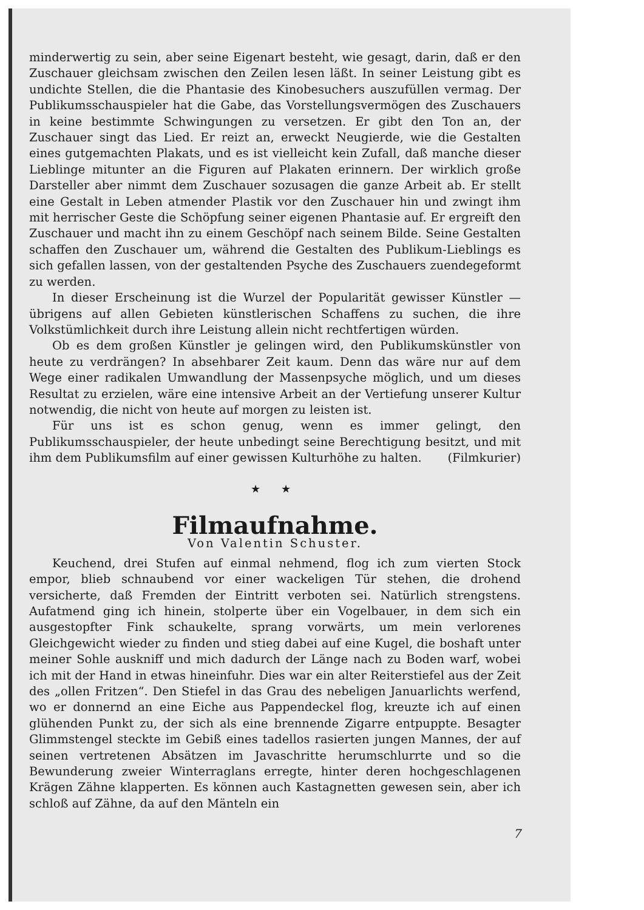minderwertig zu sein, aber seine Eigenart besteht, wie gesagt, darin, daß er den Zuschauer gleichsam zwischen den Zeilen lesen läßt. In seiner Leistung gibt es undichte Stellen, die die Phantasie des Kinobesuchers auszufüllen vermag. Der Publikumsschauspieler hat die Gabe, das Vorstellungsvermögen des Zuschauers in keine bestimmte Schwingungen zu versetzen. Er gibt den Ton an, der Zuschauer singt das Lied. Er reizt an, erweckt Neugierde, wie die Gestalten eines gutgemachten Plakats, und es ist vielleicht kein Zufall, daß manche dieser Lieblinge mitunter an die Figuren auf Plakaten erinnern. Der wirklich große Darsteller aber nimmt dem Zuschauer sozusagen die ganze Arbeit ab. Er stellt eine Gestalt in Leben atmender Plastik vor den Zuschauer hin und zwingt ihm mit herrischer Geste die Schöpfung seiner eigenen Phantasie auf. Er ergreift den Zuschauer und macht ihn zu einem Geschöpf nach seinem Bilde. Seine Gestalten schaffen den Zuschauer um, während die Gestalten des Publikum-Lieblings es sich gefallen lassen, von der gestaltenden Psyche des Zuschauers zuendegeformt zu werden.
In dieser Erscheinung ist die Wurzel der Popularität gewisser Künstler — übrigens auf allen Gebieten künstlerischen Schaffens zu suchen, die ihre Volkstümlichkeit durch ihre Leistung allein nicht rechtfertigen würden.
Ob es dem großen Künstler je gelingen wird, den Publikumskünstler von heute zu verdrängen? In absehbarer Zeit kaum. Denn das wäre nur auf dem Wege einer radikalen Umwandlung der Massenpsyche möglich, und um dieses Resultat zu erzielen, wäre eine intensive Arbeit an der Vertiefung unserer Kultur notwendig, die nicht von heute auf morgen zu leisten ist.
Für uns ist es schon genug, wenn es immer gelingt, den Publikumsschauspieler, der heute unbedingt seine Berechtigung besitzt, und mit ihm dem Publikumsfilm auf einer gewissen Kulturhöhe zu halten. (Filmkurier)
★ ★
Filmaufnahme.
Von Valentin Schuster.
Keuchend, drei Stufen auf einmal nehmend, flog ich zum vierten Stock empor, blieb schnaubend vor einer wackeligen Tür stehen, die drohend versicherte, daß Fremden der Eintritt verboten sei. Natürlich strengstens. Aufatmend ging ich hinein, stolperte über ein Vogelbauer, in dem sich ein ausgestopfter Fink schaukelte, sprang vorwärts, um mein verlorenes Gleichgewicht wieder zu finden und stieg dabei auf eine Kugel, die boshaft unter meiner Sohle auskniff und mich dadurch der Länge nach zu Boden warf, wobei ich mit der Hand in etwas hineinfuhr. Dies war ein alter Reiterstiefel aus der Zeit des „ollen Fritzen“. Den Stiefel in das Grau des nebeligen Januarlichts werfend, wo er donnernd an eine Eiche aus Pappendeckel flog, kreuzte ich auf einen glühenden Punkt zu, der sich als eine brennende Zigarre entpuppte. Besagter Glimmstengel steckte im Gebiß eines tadellos rasierten jungen Mannes, der auf seinen vertretenen Absätzen im Javaschritte herumschlurrte und so die Bewunderung zweier Winterraglans erregte, hinter deren hochgeschlagenen Krägen Zähne klapperten. Es können auch Kastagnetten gewesen sein, aber ich schloß auf Zähne, da auf den Mänteln ein
7